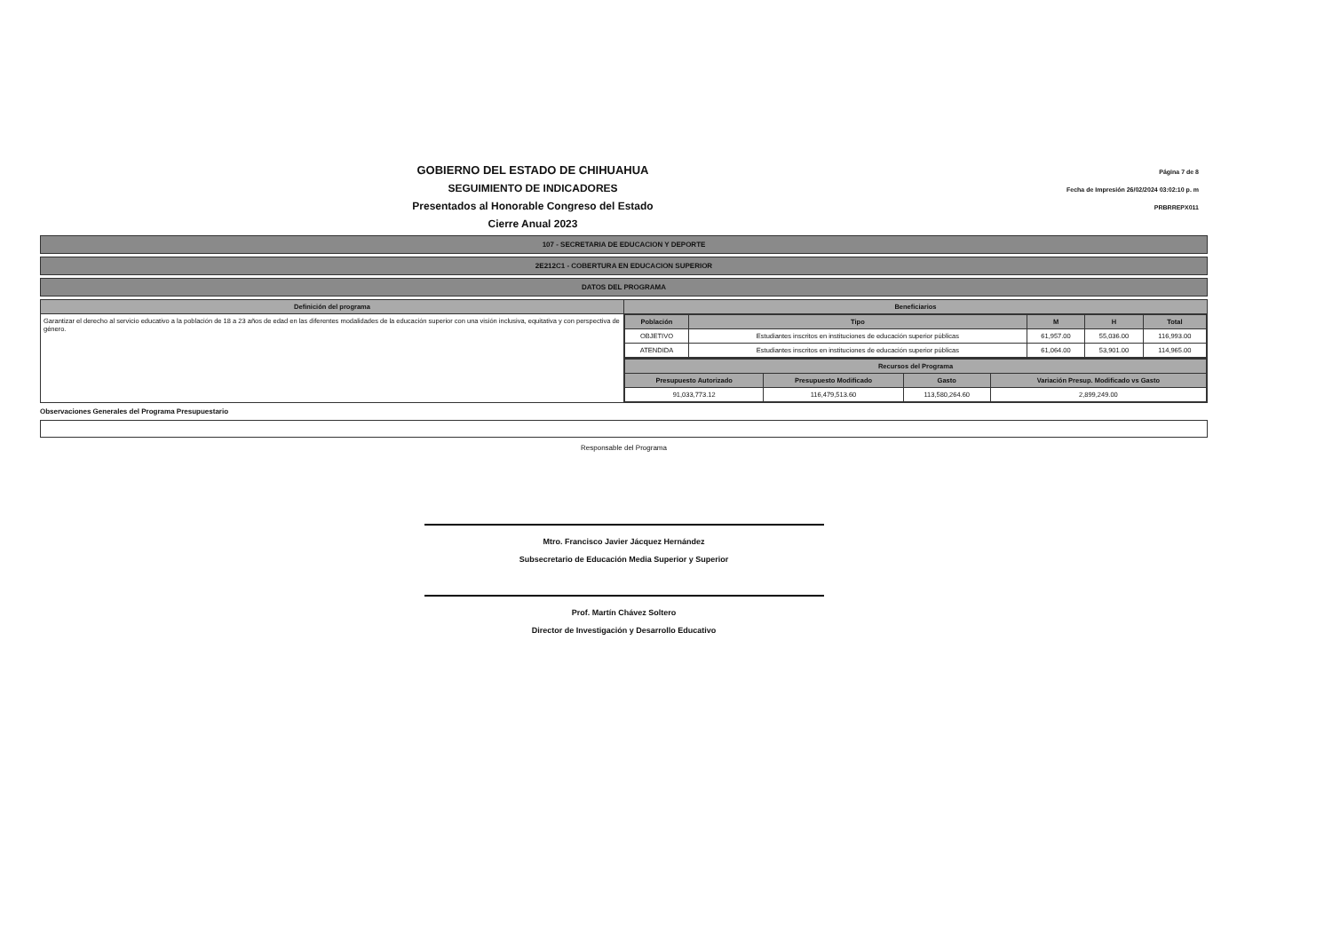GOBIERNO DEL ESTADO DE CHIHUAHUA
SEGUIMIENTO DE INDICADORES
Presentados al Honorable Congreso del Estado
Cierre Anual 2023
Página 7 de 8
Fecha de Impresión 26/02/2024 03:02:10 p. m
PRBRREPX011
107 - SECRETARIA DE EDUCACION Y DEPORTE
2E212C1 - COBERTURA EN EDUCACION SUPERIOR
DATOS DEL PROGRAMA
| Definición del programa | Beneficiarios |
| --- | --- |
| Garantizar el derecho al servicio educativo a la población de 18 a 23 años de edad en las diferentes modalidades de la educación superior con una visión inclusiva, equitativa y con perspectiva de género. | / Población / Tipo / M / H / Total / / --- / --- / --- / --- / --- / / OBJETIVO / Estudiantes inscritos en instituciones de educación superior públicas / 61,957.00 / 55,036.00 / 116,993.00 / / ATENDIDA / Estudiantes inscritos en instituciones de educación superior públicas / 61,064.00 / 53,901.00 / 114,965.00 / |
| | / Recursos del Programa / / / / / --- / --- / --- / --- / / Presupuesto Autorizado / Presupuesto Modificado / Gasto / Variación Presup. Modificado vs Gasto / / 91,033,773.12 / 116,479,513.60 / 113,580,264.60 / 2,899,249.00 / |
Observaciones Generales del Programa Presupuestario
Responsable del Programa
Mtro. Francisco Javier Jácquez Hernández
Subsecretario de Educación Media Superior y Superior
Prof. Martín Chávez Soltero
Director de Investigación y Desarrollo Educativo